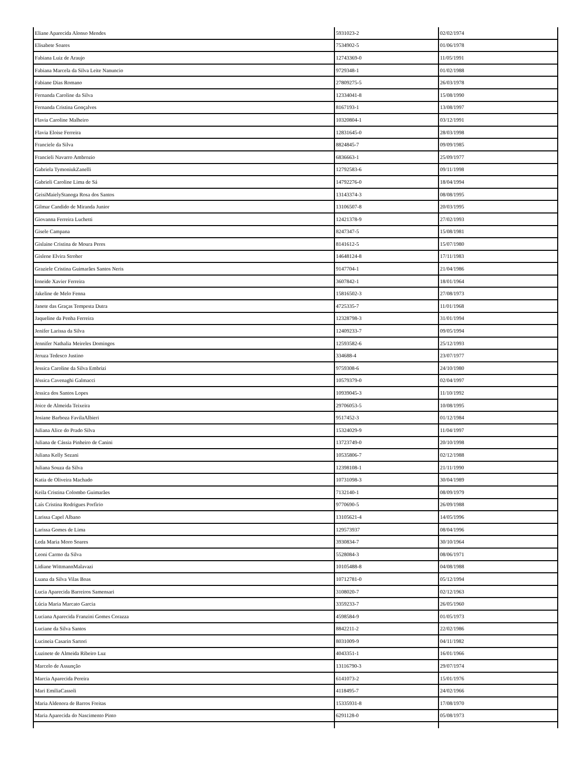| Eliane Aparecida Alonso Mendes | 5931023-2 | 02/02/1974 |
| Elisabete Soares | 7534902-5 | 01/06/1978 |
| Fabiana Luiz de Araujo | 12743369-0 | 11/05/1991 |
| Fabiana Marcela da Silva Leite Nanuncio | 9729348-1 | 01/02/1988 |
| Fabiane Dias Romano | 27809275-5 | 26/03/1978 |
| Fernanda Caroline da Silva | 12334041-8 | 15/08/1990 |
| Fernanda Cristina Gonçalves | 8167193-1 | 13/08/1997 |
| Flavia Caroline Malheiro | 10320804-1 | 03/12/1991 |
| Flavia Eloise Ferreira | 12831645-0 | 28/03/1998 |
| Franciele da Silva | 8824845-7 | 09/09/1985 |
| Francieli Navarro Ambrozio | 6836663-1 | 25/09/1977 |
| Gabriela TymoniukZanelli | 12792583-6 | 09/11/1998 |
| Gabrieli Caroline Lima de Sá | 14792276-0 | 18/04/1994 |
| GeisiMaielyStanoga Rosa dos Santos | 13143374-3 | 08/08/1995 |
| Gilmar Candido de Miranda Junior | 13106507-8 | 20/03/1995 |
| Giovanna Ferreira Luchetti | 12421378-9 | 27/02/1993 |
| Gisele Campana | 8247347-5 | 15/08/1981 |
| Gislaine Cristina de Moura Peres | 8141612-5 | 15/07/1980 |
| Gislene Elvira Stroher | 14648124-8 | 17/11/1983 |
| Graziele Cristina Guimarães Santos Neris | 9147704-1 | 21/04/1986 |
| Ioneide Xavier Ferreira | 3607842-1 | 18/01/1964 |
| Jakeline de Melo Fenna | 15816502-3 | 27/08/1973 |
| Janete das Graças Tempesta Dutra | 4725335-7 | 11/01/1968 |
| Jaqueline da Penha Ferreira | 12328798-3 | 31/01/1994 |
| Jenifer Larissa da Silva | 12409233-7 | 09/05/1994 |
| Jennifer Nathalia Meireles Domingos | 12593582-6 | 25/12/1993 |
| Jeruza Tedesco Justino | 334688-4 | 23/07/1977 |
| Jessica Caroline da Silva Embrizi | 9759308-6 | 24/10/1980 |
| Jéssica Cavenaghi Galmacci | 10579379-0 | 02/04/1997 |
| Jessica dos Santos Lopes | 10939045-3 | 11/10/1992 |
| Joice de Almeida Teixeira | 29706053-5 | 10/08/1995 |
| Josiane Barboza FavilaAlbieri | 9517452-3 | 01/12/1984 |
| Juliana Alice do Prado Silva | 15324029-9 | 11/04/1997 |
| Juliana de Cássia Pinheiro de Canini | 13723749-0 | 20/10/1998 |
| Juliana Kelly Sezani | 10535806-7 | 02/12/1988 |
| Juliana Souza da Silva | 12398108-1 | 21/11/1990 |
| Katia de Oliveira Machado | 10731098-3 | 30/04/1989 |
| Keila Cristina Colombo Guimarães | 7132140-1 | 08/09/1979 |
| Laís Cristina Rodrigues Porfirio | 9770690-5 | 26/09/1988 |
| Larissa Capel Albano | 13105621-4 | 14/05/1996 |
| Larissa Gomes de Lima | 129573937 | 08/04/1996 |
| Leda Maria Moro Soares | 3930834-7 | 30/10/1964 |
| Leoni Carmo da Silva | 5528084-3 | 08/06/1971 |
| Lidiane WittmannMalavazi | 10105488-8 | 04/08/1988 |
| Luana da Silva Vilas Boas | 10712781-0 | 05/12/1994 |
| Lucia Aparecida Barreiros Samensari | 3108020-7 | 02/12/1963 |
| Lúcia Maria Marcato Garcia | 3359233-7 | 26/05/1960 |
| Luciana Aparecida Franzini Gomes Corazza | 4598584-9 | 01/05/1973 |
| Luciane da Silva Santos | 8842211-2 | 22/02/1986 |
| Lucineia Casarin Sartori | 8031009-9 | 04/11/1982 |
| Luzinete de Almeida Ribeiro Luz | 4043351-1 | 16/01/1966 |
| Marcelo de Assunção | 13116790-3 | 29/07/1974 |
| Marcia Aparecida Pereira | 6141073-2 | 15/01/1976 |
| Mari EmiliaCassoli | 4118495-7 | 24/02/1966 |
| Maria Aldenora de Barros Freitas | 15335931-8 | 17/08/1970 |
| Maria Aparecida do Nascimento Pinto | 6291128-0 | 05/08/1973 |